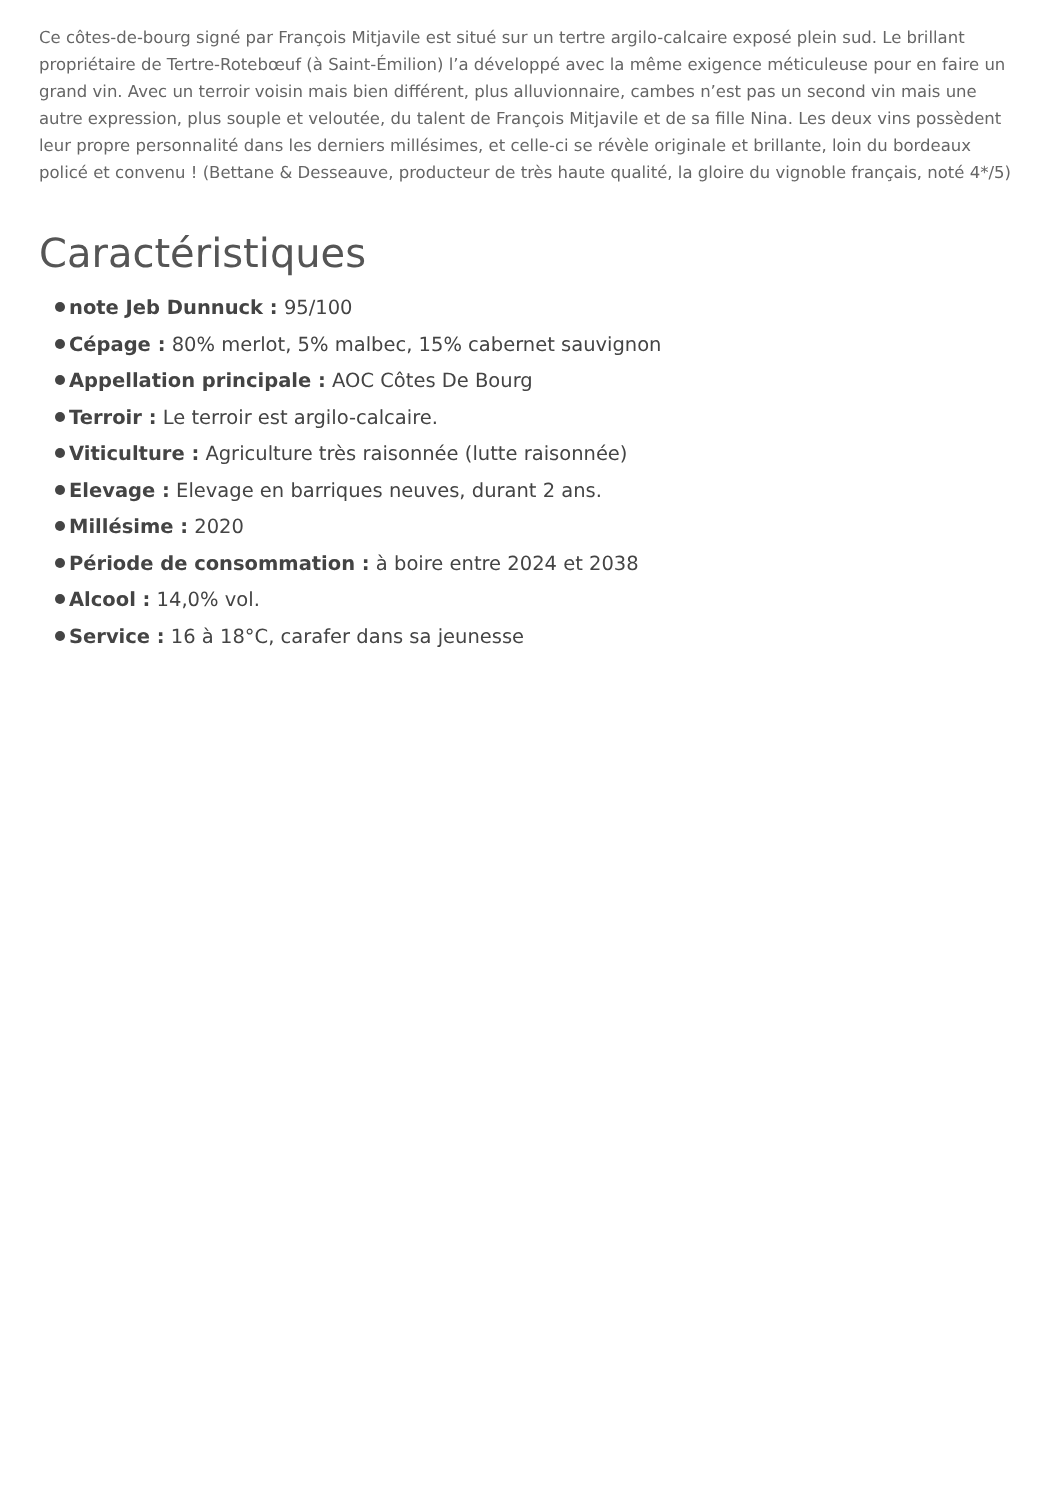Ce côtes-de-bourg signé par François Mitjavile est situé sur un tertre argilo-calcaire exposé plein sud. Le brillant propriétaire de Tertre-Rotebœuf (à Saint-Émilion) l’a développé avec la même exigence méticuleuse pour en faire un grand vin. Avec un terroir voisin mais bien différent, plus alluvionnaire, cambes n’est pas un second vin mais une autre expression, plus souple et veloutée, du talent de François Mitjavile et de sa fille Nina. Les deux vins possèdent leur propre personnalité dans les derniers millésimes, et celle-ci se révèle originale et brillante, loin du bordeaux policé et convenu ! (Bettane & Desseauve, producteur de très haute qualité, la gloire du vignoble français, noté 4*/5)
Caractéristiques
note Jeb Dunnuck : 95/100
Cépage : 80% merlot, 5% malbec, 15% cabernet sauvignon
Appellation principale : AOC Côtes De Bourg
Terroir : Le terroir est argilo-calcaire.
Viticulture : Agriculture très raisonnée (lutte raisonnée)
Elevage : Elevage en barriques neuves, durant 2 ans.
Millésime : 2020
Période de consommation : à boire entre 2024 et 2038
Alcool : 14,0% vol.
Service : 16 à 18°C, carafer dans sa jeunesse